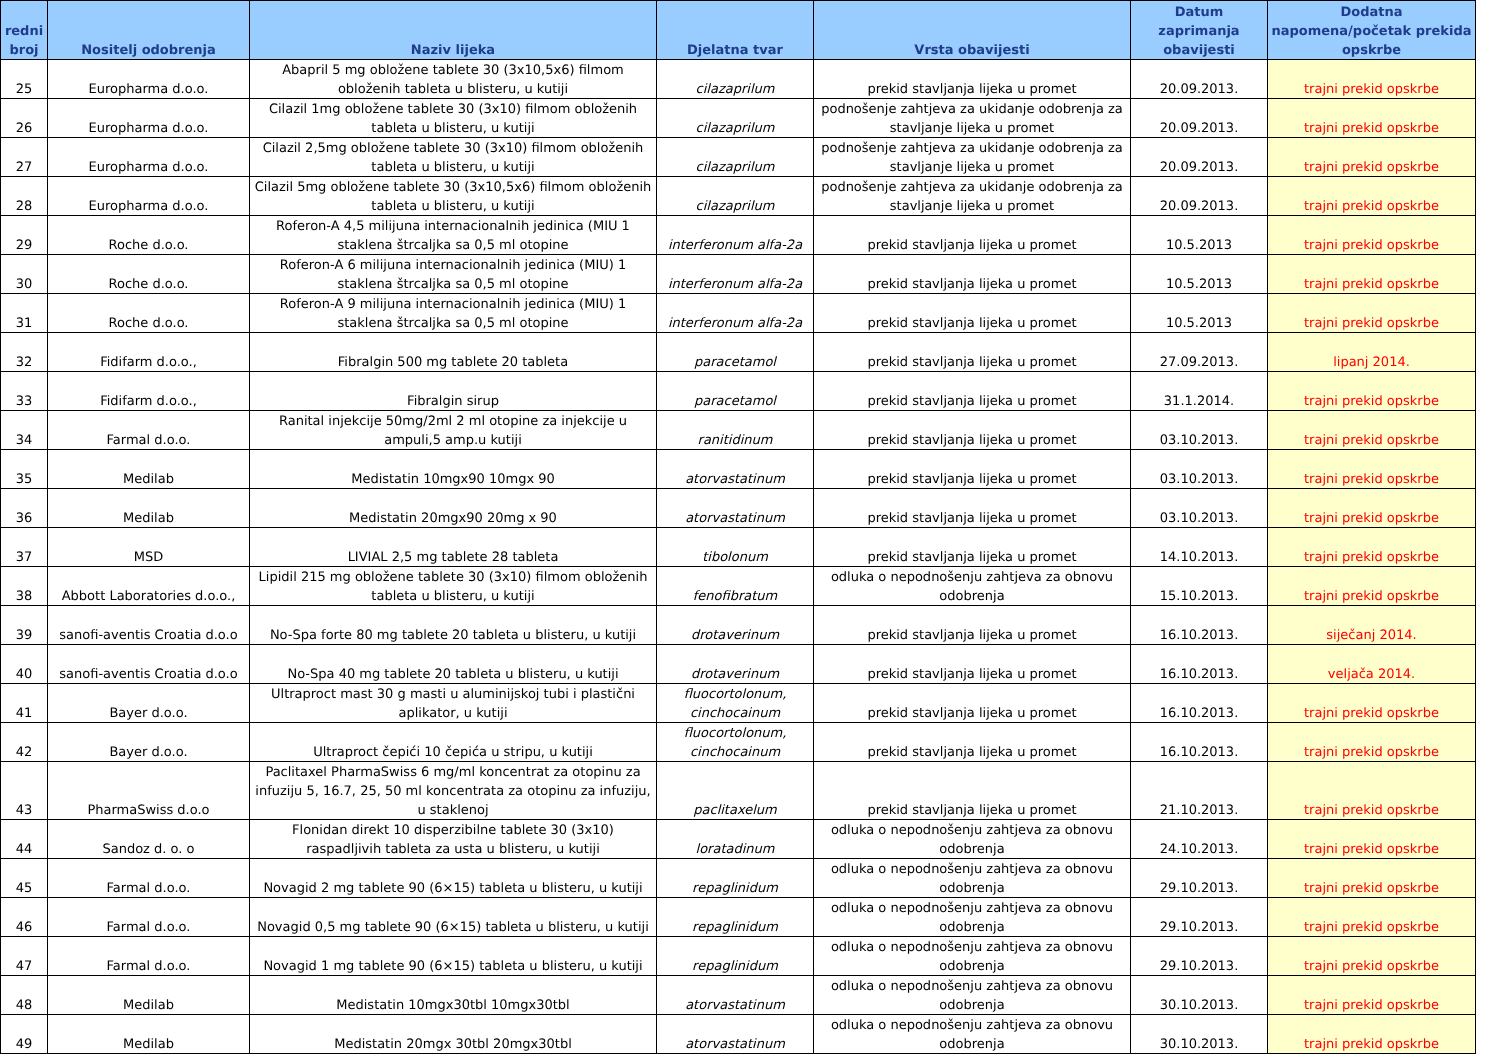| redni broj | Nositelj odobrenja | Naziv lijeka | Djelatna tvar | Vrsta obavijesti | Datum zaprimanja obavijesti | Dodatna napomena/početak prekida opskrbe |
| --- | --- | --- | --- | --- | --- | --- |
| 25 | Europharma d.o.o. | Abapril 5 mg obložene tablete 30 (3x10,5x6) filmom obloženih tableta u blisteru, u kutiji | cilazaprilum | prekid stavljanja lijeka u promet | 20.09.2013. | trajni prekid opskrbe |
| 26 | Europharma d.o.o. | Cilazil 1mg obložene tablete 30 (3x10) filmom obloženih tableta u blisteru, u kutiji | cilazaprilum | podnošenje zahtjeva za ukidanje odobrenja za stavljanje lijeka u promet | 20.09.2013. | trajni prekid opskrbe |
| 27 | Europharma d.o.o. | Cilazil 2,5mg obložene tablete 30 (3x10) filmom obloženih tableta u blisteru, u kutiji | cilazaprilum | podnošenje zahtjeva za ukidanje odobrenja za stavljanje lijeka u promet | 20.09.2013. | trajni prekid opskrbe |
| 28 | Europharma d.o.o. | Cilazil 5mg obložene tablete 30 (3x10,5x6) filmom obloženih tableta u blisteru, u kutiji | cilazaprilum | podnošenje zahtjeva za ukidanje odobrenja za stavljanje lijeka u promet | 20.09.2013. | trajni prekid opskrbe |
| 29 | Roche d.o.o. | Roferon-A 4,5 milijuna internacionalnih jedinica (MIU 1 staklena štrcaljka sa 0,5 ml otopine | interferonum alfa-2a | prekid stavljanja lijeka u promet | 10.5.2013 | trajni prekid opskrbe |
| 30 | Roche d.o.o. | Roferon-A 6 milijuna internacionalnih jedinica (MIU) 1 staklena štrcaljka sa 0,5 ml otopine | interferonum alfa-2a | prekid stavljanja lijeka u promet | 10.5.2013 | trajni prekid opskrbe |
| 31 | Roche d.o.o. | Roferon-A 9 milijuna internacionalnih jedinica (MIU) 1 staklena štrcaljka sa 0,5 ml otopine | interferonum alfa-2a | prekid stavljanja lijeka u promet | 10.5.2013 | trajni prekid opskrbe |
| 32 | Fidifarm d.o.o., | Fibralgin 500 mg tablete 20 tableta | paracetamol | prekid stavljanja lijeka u promet | 27.09.2013. | lipanj 2014. |
| 33 | Fidifarm d.o.o., | Fibralgin sirup | paracetamol | prekid stavljanja lijeka u promet | 31.1.2014. | trajni prekid opskrbe |
| 34 | Farmal d.o.o. | Ranital injekcije 50mg/2ml 2 ml otopine za injekcije u ampuli,5 amp.u kutiji | ranitidinum | prekid stavljanja lijeka u promet | 03.10.2013. | trajni prekid opskrbe |
| 35 | Medilab | Medistatin 10mgx90 10mgx 90 | atorvastatinum | prekid stavljanja lijeka u promet | 03.10.2013. | trajni prekid opskrbe |
| 36 | Medilab | Medistatin 20mgx90 20mg x 90 | atorvastatinum | prekid stavljanja lijeka u promet | 03.10.2013. | trajni prekid opskrbe |
| 37 | MSD | LIVIAL 2,5 mg tablete 28 tableta | tibolonum | prekid stavljanja lijeka u promet | 14.10.2013. | trajni prekid opskrbe |
| 38 | Abbott Laboratories d.o.o., | Lipidil 215 mg obložene tablete 30 (3x10) filmom obloženih tableta u blisteru, u kutiji | fenofibratum | odluka o nepodnošenju zahtjeva za obnovu odobrenja | 15.10.2013. | trajni prekid opskrbe |
| 39 | sanofi-aventis Croatia d.o.o | No-Spa forte 80 mg tablete 20 tableta u blisteru, u kutiji | drotaverinum | prekid stavljanja lijeka u promet | 16.10.2013. | siječanj 2014. |
| 40 | sanofi-aventis Croatia d.o.o | No-Spa 40 mg tablete 20 tableta u blisteru, u kutiji | drotaverinum | prekid stavljanja lijeka u promet | 16.10.2013. | veljača 2014. |
| 41 | Bayer d.o.o. | Ultraproct mast 30 g masti u aluminijskoj tubi i plastični aplikator, u kutiji | fluocortolonum, cinchocainum | prekid stavljanja lijeka u promet | 16.10.2013. | trajni prekid opskrbe |
| 42 | Bayer d.o.o. | Ultraproct čepići 10 čepića u stripu, u kutiji | fluocortolonum, cinchocainum | prekid stavljanja lijeka u promet | 16.10.2013. | trajni prekid opskrbe |
| 43 | PharmaSwiss d.o.o | Paclitaxel PharmaSwiss 6 mg/ml koncentrat za otopinu za infuziju 5, 16.7, 25, 50 ml koncentrata za otopinu za infuziju, u staklenoj | paclitaxelum | prekid stavljanja lijeka u promet | 21.10.2013. | trajni prekid opskrbe |
| 44 | Sandoz d. o. o | Flonidan direkt 10 disperzibilne tablete 30 (3x10) raspadljivih tableta za usta u blisteru, u kutiji | loratadinum | odluka o nepodnošenju zahtjeva za obnovu odobrenja | 24.10.2013. | trajni prekid opskrbe |
| 45 | Farmal d.o.o. | Novagid 2 mg tablete 90 (6×15) tableta u blisteru, u kutiji | repaglinidum | odluka o nepodnošenju zahtjeva za obnovu odobrenja | 29.10.2013. | trajni prekid opskrbe |
| 46 | Farmal d.o.o. | Novagid 0,5 mg tablete 90 (6×15) tableta u blisteru, u kutiji | repaglinidum | odluka o nepodnošenju zahtjeva za obnovu odobrenja | 29.10.2013. | trajni prekid opskrbe |
| 47 | Farmal d.o.o. | Novagid 1 mg tablete 90 (6×15) tableta u blisteru, u kutiji | repaglinidum | odluka o nepodnošenju zahtjeva za obnovu odobrenja | 29.10.2013. | trajni prekid opskrbe |
| 48 | Medilab | Medistatin 10mgx30tbl 10mgx30tbl | atorvastatinum | odluka o nepodnošenju zahtjeva za obnovu odobrenja | 30.10.2013. | trajni prekid opskrbe |
| 49 | Medilab | Medistatin 20mgx 30tbl 20mgx30tbl | atorvastatinum | odluka o nepodnošenju zahtjeva za obnovu odobrenja | 30.10.2013. | trajni prekid opskrbe |